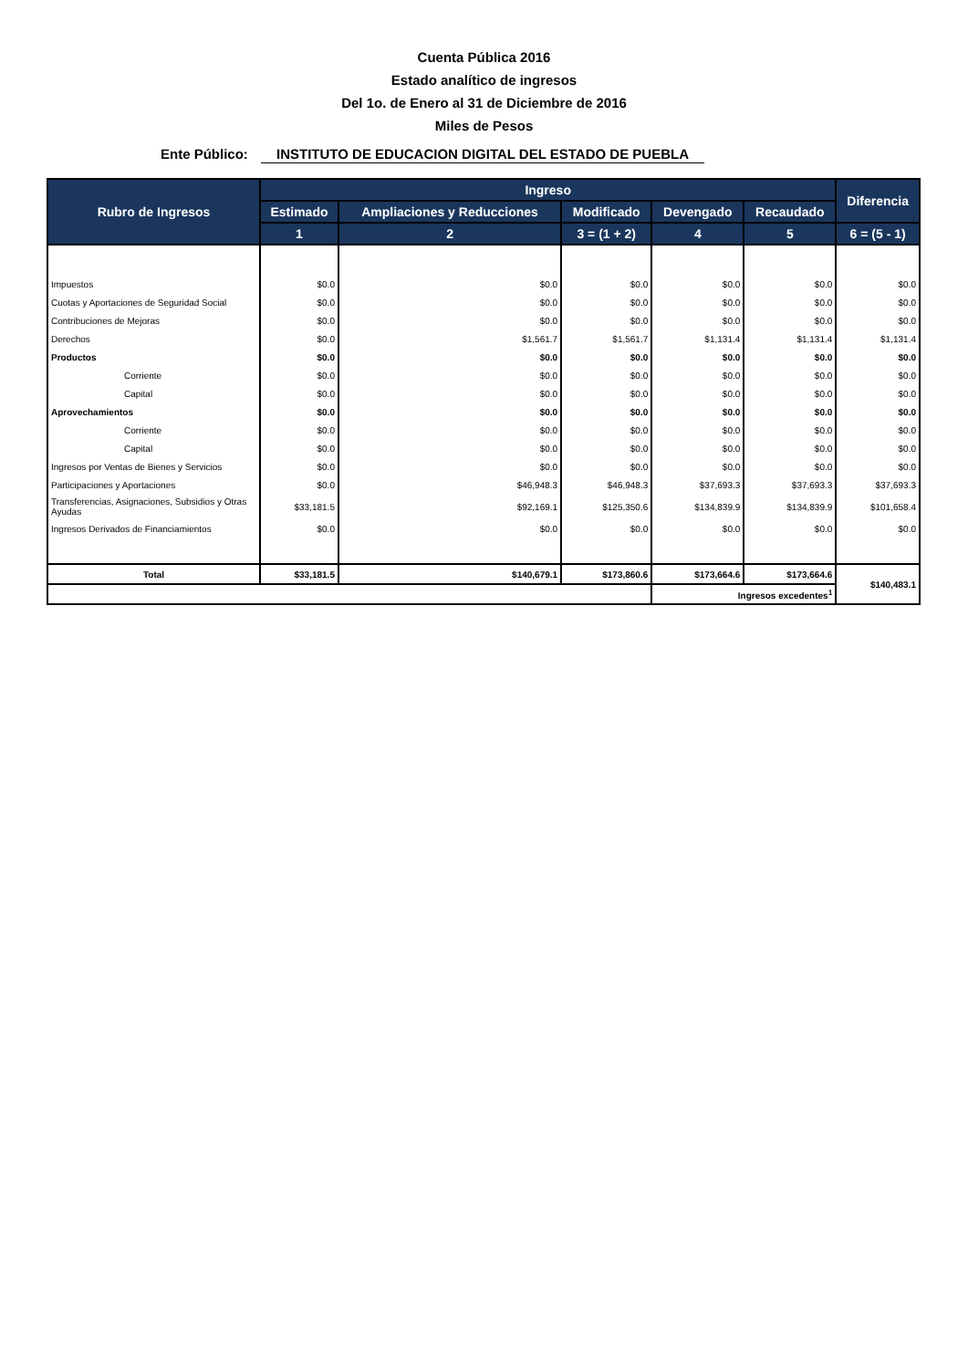Cuenta Pública 2016
Estado analítico de ingresos
Del 1o. de Enero al 31 de Diciembre de 2016
Miles de Pesos
Ente Público:
INSTITUTO DE EDUCACION DIGITAL DEL ESTADO DE PUEBLA
| Rubro de Ingresos | Ingreso | | | | | Diferencia |
| --- | --- | --- | --- | --- | --- | --- |
| | Estimado | Ampliaciones y Reducciones | Modificado | Devengado | Recaudado | |
| | 1 | 2 | 3 = (1 + 2) | 4 | 5 | 6 = (5 - 1) |
| Impuestos | $0.0 | $0.0 | $0.0 | $0.0 | $0.0 | $0.0 |
| Cuotas y Aportaciones de Seguridad Social | $0.0 | $0.0 | $0.0 | $0.0 | $0.0 | $0.0 |
| Contribuciones de Mejoras | $0.0 | $0.0 | $0.0 | $0.0 | $0.0 | $0.0 |
| Derechos | $0.0 | $1,561.7 | $1,561.7 | $1,131.4 | $1,131.4 | $1,131.4 |
| Productos | $0.0 | $0.0 | $0.0 | $0.0 | $0.0 | $0.0 |
| Corriente | $0.0 | $0.0 | $0.0 | $0.0 | $0.0 | $0.0 |
| Capital | $0.0 | $0.0 | $0.0 | $0.0 | $0.0 | $0.0 |
| Aprovechamientos | $0.0 | $0.0 | $0.0 | $0.0 | $0.0 | $0.0 |
| Corriente | $0.0 | $0.0 | $0.0 | $0.0 | $0.0 | $0.0 |
| Capital | $0.0 | $0.0 | $0.0 | $0.0 | $0.0 | $0.0 |
| Ingresos por Ventas de Bienes y Servicios | $0.0 | $0.0 | $0.0 | $0.0 | $0.0 | $0.0 |
| Participaciones y Aportaciones | $0.0 | $46,948.3 | $46,948.3 | $37,693.3 | $37,693.3 | $37,693.3 |
| Transferencias, Asignaciones, Subsidios y Otras Ayudas | $33,181.5 | $92,169.1 | $125,350.6 | $134,839.9 | $134,839.9 | $101,658.4 |
| Ingresos Derivados de Financiamientos | $0.0 | $0.0 | $0.0 | $0.0 | $0.0 | $0.0 |
| Total | $33,181.5 | $140,679.1 | $173,860.6 | $173,664.6 | $173,664.6 | $140,483.1 |
| | | | | Ingresos excedentes<sup>1</sup> | | |